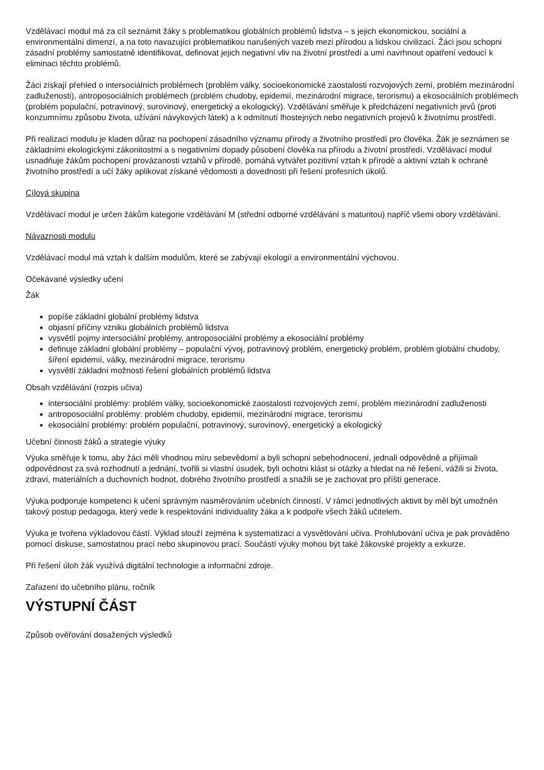Vzdělávací modul má za cíl seznámit žáky s problematikou globálních problémů lidstva – s jejich ekonomickou, sociální a environmentální dimenzí, a na toto navazující problematikou narušených vazeb mezi přírodou a lidskou civilizací. Žáci jsou schopni zásadní problémy samostatně identifikovat, definovat jejich negativní vliv na životní prostředí a umí navrhnout opatření vedoucí k eliminaci těchto problémů.
Žáci získají přehled o intersociálních problémech (problém války, socioekonomické zaostalosti rozvojových zemí, problém mezinárodní zadluženosti), antroposociálních problémech (problém chudoby, epidemií, mezinárodní migrace, terorismu) a ekosociálních problémech (problém populační, potravinový, surovinový, energetický a ekologický). Vzdělávání směřuje k předcházení negativních jevů (proti konzumnímu způsobu života, užívání návykových látek) a k odmítnutí lhostejných nebo negativních projevů k životnímu prostředí.
Při realizaci modulu je kladen důraz na pochopení zásadního významu přírody a životního prostředí pro člověka. Žák je seznámen se základními ekologickými zákonitostmi a s negativními dopady působení člověka na přírodu a životní prostředí. Vzdělávací modul usnadňuje žákům pochopení provázanosti vztahů v přírodě, pomáhá vytvářet pozitivní vztah k přírodě a aktivní vztah k ochraně životního prostředí a učí žáky aplikovat získané vědomosti a dovednosti při řešení profesních úkolů.
Cílová skupina
Vzdělávací modul je určen žákům kategorie vzdělávání M (střední odborné vzdělávání s maturitou) napříč všemi obory vzdělávání.
Návaznosti modulu
Vzdělávací modul má vztah k dalším modulům, které se zabývají ekologií a environmentální výchovou.
Očekávané výsledky učení
Žák
popíše základní globální problémy lidstva
objasní příčiny vzniku globálních problémů lidstva
vysvětlí pojmy intersociální problémy, antroposociální problémy a ekosociální problémy
definuje základní globální problémy – populační vývoj, potravinový problém, energetický problém, problém globální chudoby, šíření epidemií, války, mezinárodní migrace, terorismu
vysvětlí základní možnosti řešení globálních problémů lidstva
Obsah vzdělávání (rozpis učiva)
intersociální problémy: problém války, socioekonomické zaostalosti rozvojových zemí, problém mezinárodní zadluženosti
antroposociální problémy: problém chudoby, epidemií, mezinárodní migrace, terorismu
ekosociální problémy: problém populační, potravinový, surovinový, energetický a ekologický
Učební činnosti žáků a strategie výuky
Výuka směřuje k tomu, aby žáci měli vhodnou míru sebevědomí a byli schopni sebehodnocení, jednali odpovědně a přijímali odpovědnost za svá rozhodnutí a jednání, tvořili si vlastní úsudek, byli ochotni klást si otázky a hledat na ně řešení, vážili si života, zdraví, materiálních a duchovních hodnot, dobrého životního prostředí a snažili se je zachovat pro příští generace.
Výuka podporuje kompetenci k učení správným nasměrováním učebních činností. V rámci jednotlivých aktivit by měl být umožněn takový postup pedagoga, který vede k respektování individuality žáka a k podpoře všech žáků učitelem.
Výuka je tvořena výkladovou částí. Výklad slouží zejména k systematizaci a vysvětlování učiva. Prohlubování učiva je pak prováděno pomocí diskuse, samostatnou prací nebo skupinovou prací. Součástí výuky mohou být také žákovské projekty a exkurze.
Při řešení úloh žák využívá digitální technologie a informační zdroje.
Zařazení do učebního plánu, ročník
VÝSTUPNÍ ČÁST
Způsob ověřování dosažených výsledků